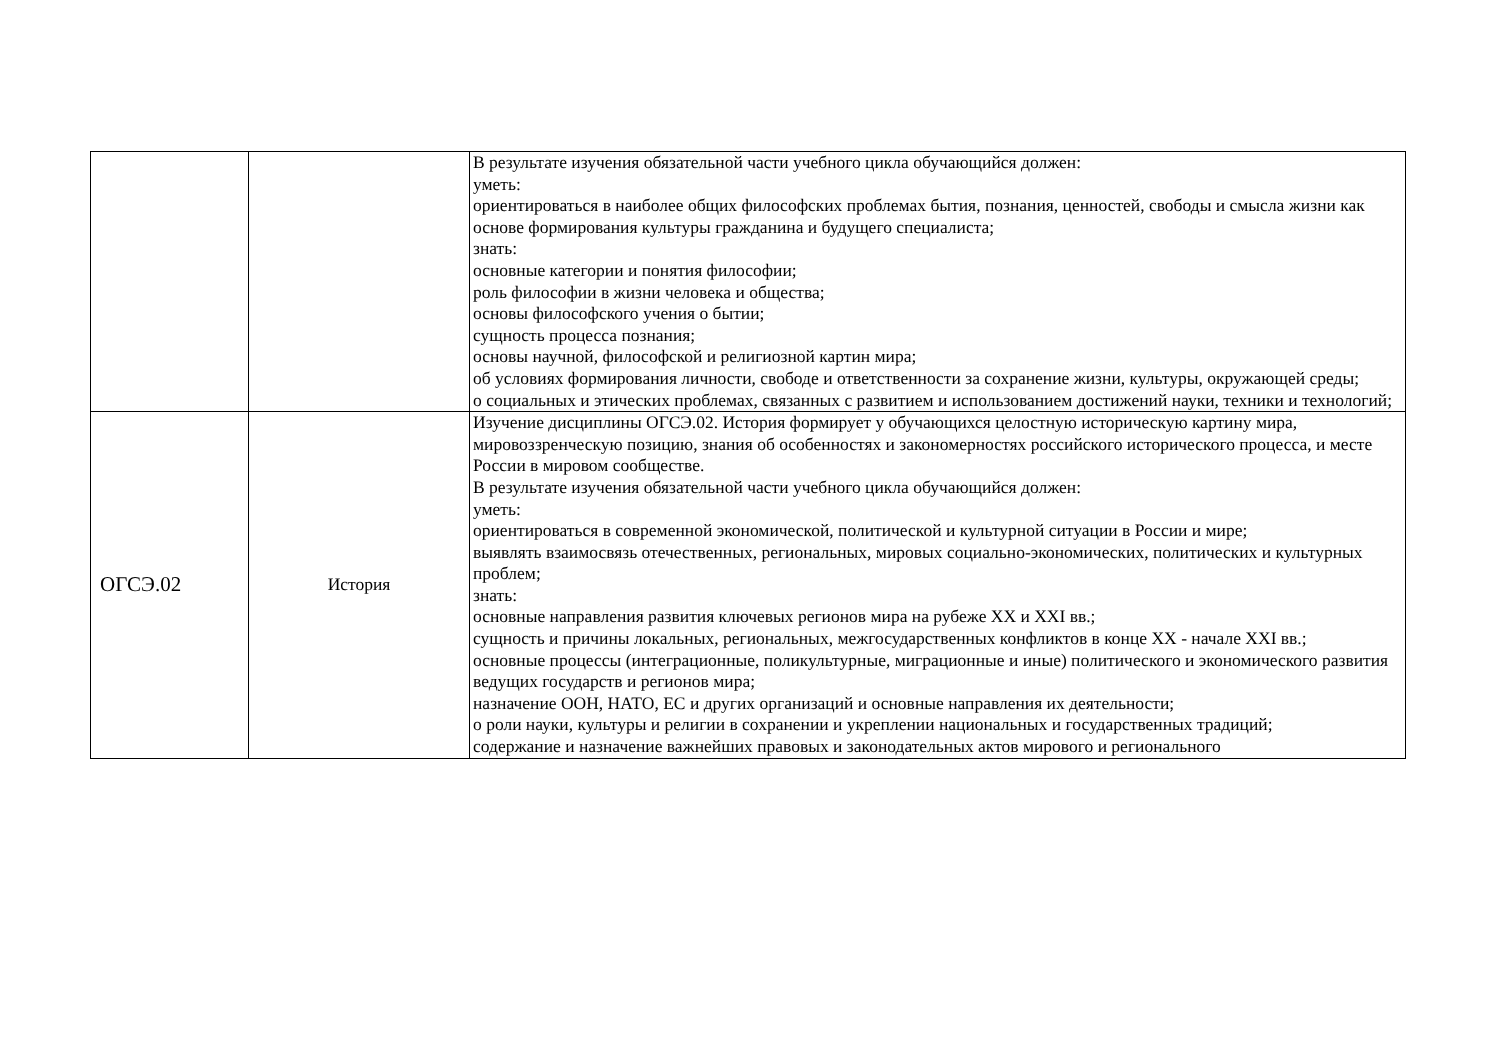| | | В результате изучения обязательной части учебного цикла обучающийся должен: уметь: ориентироваться в наиболее общих философских проблемах бытия, познания, ценностей, свободы и смысла жизни как основе формирования культуры гражданина и будущего специалиста; знать: основные категории и понятия философии; роль философии в жизни человека и общества; основы философского учения о бытии; сущность процесса познания; основы научной, философской и религиозной картин мира; об условиях формирования личности, свободе и ответственности за сохранение жизни, культуры, окружающей среды; о социальных и этических проблемах, связанных с развитием и использованием достижений науки, техники и технологий; |
| ОГСЭ.02 | История | Изучение дисциплины ОГСЭ.02. История формирует у обучающихся целостную историческую картину мира, мировоззренческую позицию, знания об особенностях и закономерностях российского исторического процесса, и месте России в мировом сообществе. В результате изучения обязательной части учебного цикла обучающийся должен: уметь: ориентироваться в современной экономической, политической и культурной ситуации в России и мире; выявлять взаимосвязь отечественных, региональных, мировых социально-экономических, политических и культурных проблем; знать: основные направления развития ключевых регионов мира на рубеже XX и XXI вв.; сущность и причины локальных, региональных, межгосударственных конфликтов в конце XX - начале XXI вв.; основные процессы (интеграционные, поликультурные, миграционные и иные) политического и экономического развития ведущих государств и регионов мира; назначение ООН, НАТО, ЕС и других организаций и основные направления их деятельности; о роли науки, культуры и религии в сохранении и укреплении национальных и государственных традиций; содержание и назначение важнейших правовых и законодательных актов мирового и регионального |